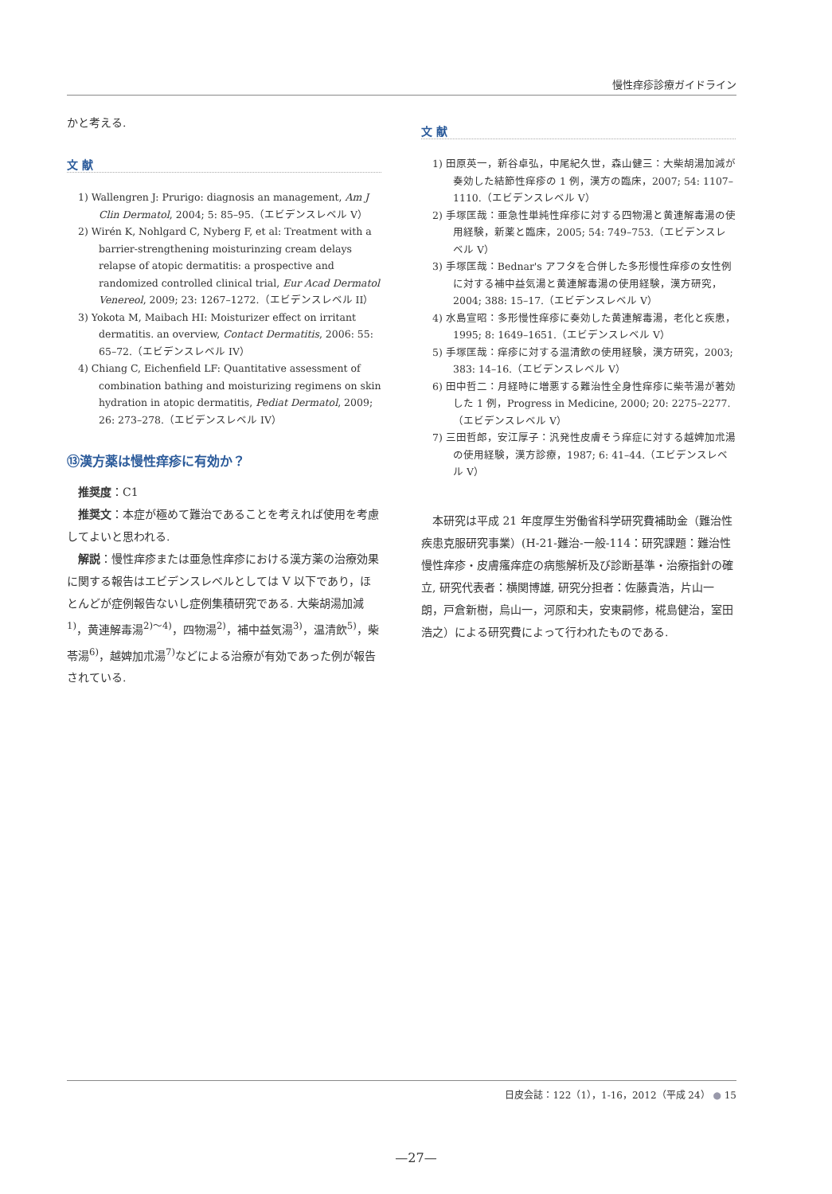慢性痒疹診療ガイドライン
かと考える.
文 献
1) Wallengren J: Prurigo: diagnosis an management, Am J Clin Dermatol, 2004; 5: 85–95.（エビデンスレベル V）
2) Wirén K, Nohlgard C, Nyberg F, et al: Treatment with a barrier-strengthening moisturinzing cream delays relapse of atopic dermatitis: a prospective and randomized controlled clinical trial, Eur Acad Dermatol Venereol, 2009; 23: 1267–1272.（エビデンスレベル II）
3) Yokota M, Maibach HI: Moisturizer effect on irritant dermatitis. an overview, Contact Dermatitis, 2006: 55: 65–72.（エビデンスレベル IV）
4) Chiang C, Eichenfield LF: Quantitative assessment of combination bathing and moisturizing regimens on skin hydration in atopic dermatitis, Pediat Dermatol, 2009; 26: 273–278.（エビデンスレベル IV）
⑬漢方薬は慢性痒疹に有効か？
推奨度：C1
推奨文：本症が極めて難治であることを考えれば使用を考慮してよいと思われる.
解説：慢性痒疹または亜急性痒疹における漢方薬の治療効果に関する報告はエビデンスレベルとしては V 以下であり，ほとんどが症例報告ないし症例集積研究である. 大柴胡湯加減<sup>1)</sup>，黄連解毒湯<sup>2)～4)</sup>，四物湯<sup>2)</sup>，補中益気湯<sup>3)</sup>，温清飲<sup>5)</sup>，柴苓湯<sup>6)</sup>，越婢加朮湯<sup>7)</sup>などによる治療が有効であった例が報告されている.
文 献
1) 田原英一，新谷卓弘，中尾紀久世，森山健三：大柴胡湯加減が奏効した結節性痒疹の 1 例，漢方の臨床，2007; 54: 1107–1110.（エビデンスレベル V）
2) 手塚匡哉：亜急性単純性痒疹に対する四物湯と黄連解毒湯の使用経験，新薬と臨床，2005; 54: 749–753.（エビデンスレベル V）
3) 手塚匡哉：Bednar's アフタを合併した多形慢性痒疹の女性例に対する補中益気湯と黄連解毒湯の使用経験，漢方研究，2004; 388: 15–17.（エビデンスレベル V）
4) 水島宣昭：多形慢性痒疹に奏効した黄連解毒湯，老化と疾患，1995; 8: 1649–1651.（エビデンスレベル V）
5) 手塚匡哉：痒疹に対する温清飲の使用経験，漢方研究，2003; 383: 14–16.（エビデンスレベル V）
6) 田中哲二：月経時に増悪する難治性全身性痒疹に柴苓湯が著効した 1 例，Progress in Medicine, 2000; 20: 2275–2277.（エビデンスレベル V）
7) 三田哲郎，安江厚子：汎発性皮膚そう痒症に対する越婢加朮湯の使用経験，漢方診療，1987; 6: 41–44.（エビデンスレベル V）
本研究は平成 21 年度厚生労働省科学研究費補助金（難治性疾患克服研究事業）(H-21-難治-一般-114：研究課題：難治性慢性痒疹・皮膚瘙痒症の病態解析及び診断基準・治療指針の確立, 研究代表者：横関博雄, 研究分担者：佐藤貴浩，片山一朗，戸倉新樹，烏山一，河原和夫，安東嗣修，椛島健治，室田浩之）による研究費によって行われたものである.
日皮会誌：122（1），1-16，2012（平成 24） ● 15
—27—